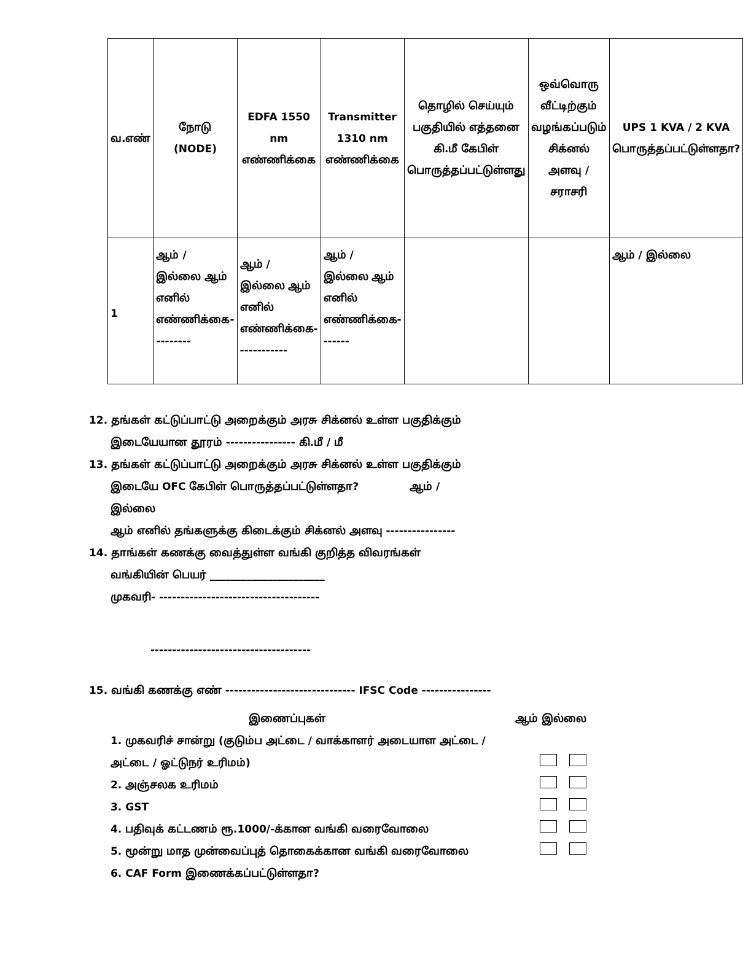| வ.எண் | நோடு (NODE) | EDFA 1550 nm எண்ணிக்கை | Transmitter 1310 nm எண்ணிக்கை | தொழில் செய்யும் பகுதியில் எத்தனை கி.மீ கேபிள் பொருத்தப்பட்டுள்ளது | ஒவ்வொரு வீட்டிற்கும் வழங்கப்படும் சிக்னல் அளவு / சராசரி | UPS 1 KVA / 2 KVA பொருத்தப்பட்டுள்ளதா? |
| --- | --- | --- | --- | --- | --- | --- |
| 1 | ஆம் / இல்லை ஆம் எனில் எண்ணிக்கை--------- | ஆம் / இல்லை ஆம் எனில் எண்ணிக்கை------------ | ஆம் / இல்லை ஆம் எனில் எண்ணிக்கை------- | | | ஆம் / இல்லை |
12. தங்கள் கட்டுப்பாட்டு அறைக்கும் அரசு சிக்னல் உள்ள பகுதிக்கும்
இடையேயான தூரம் ---------------- கி.மீ / மீ
13. தங்கள் கட்டுப்பாட்டு அறைக்கும் அரசு சிக்னல் உள்ள பகுதிக்கும்
இடையே OFC கேபிள் பொருத்தப்பட்டுள்ளதா? ஆம் /
இல்லை
ஆம் எனில் தங்களுக்கு கிடைக்கும் சிக்னல் அளவு ----------------
14. தாங்கள் கணக்கு வைத்துள்ள வங்கி குறித்த விவரங்கள்
வங்கியின் பெயர் ______________________
முகவரி- -------------------------------------
-------------------------------------
15. வங்கி கணக்கு எண் ------------------------------ IFSC Code ----------------
இணைப்புகள் ஆம் இல்லை
1. முகவரிச் சான்று (குடும்ப அட்டை / வாக்காளர் அடையாள அட்டை /
அட்டை / ஓட்டுநர் உரிமம்)
2. அஞ்சலக உரிமம்
3. GST
4. பதிவுக் கட்டணம் ரூ.1000/-க்கான வங்கி வரைவோலை
5. மூன்று மாத முன்வைப்புத் தொகைக்கான வங்கி வரைவோலை
6. CAF Form இணைக்கப்பட்டுள்ளதா?